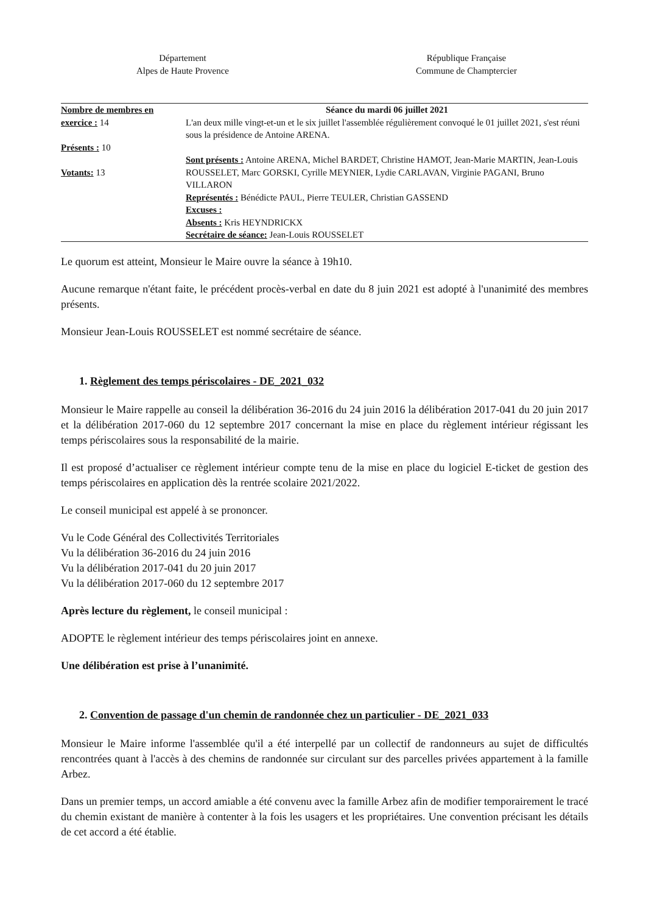Département
Alpes de Haute Provence
République Française
Commune de Champtercier
| Nombre de membres en exercice : 14 Présents : 10 Votants: 13 | Séance du mardi 06 juillet 2021 L'an deux mille vingt-et-un et le six juillet l'assemblée régulièrement convoqué le 01 juillet 2021, s'est réuni sous la présidence de Antoine ARENA. Sont présents : Antoine ARENA, Michel BARDET, Christine HAMOT, Jean-Marie MARTIN, Jean-Louis ROUSSELET, Marc GORSKI, Cyrille MEYNIER, Lydie CARLAVAN, Virginie PAGANI, Bruno VILLARON Représentés : Bénédicte PAUL, Pierre TEULER, Christian GASSEND Excuses : Absents : Kris HEYNDRICKX Secrétaire de séance: Jean-Louis ROUSSELET |
Le quorum est atteint, Monsieur le Maire ouvre la séance à 19h10.
Aucune remarque n'étant faite, le précédent procès-verbal en date du 8 juin 2021 est adopté à l'unanimité des membres présents.
Monsieur Jean-Louis ROUSSELET est nommé secrétaire de séance.
1. Règlement des temps périscolaires - DE_2021_032
Monsieur le Maire rappelle au conseil la délibération 36-2016 du 24 juin 2016 la délibération 2017-041 du 20 juin 2017 et la délibération 2017-060 du 12 septembre 2017 concernant la mise en place du règlement intérieur régissant les temps périscolaires sous la responsabilité de la mairie.
Il est proposé d’actualiser ce règlement intérieur compte tenu de la mise en place du logiciel E-ticket de gestion des temps périscolaires en application dès la rentrée scolaire 2021/2022.
Le conseil municipal est appelé à se prononcer.
Vu le Code Général des Collectivités Territoriales
Vu la délibération 36-2016 du 24 juin 2016
Vu la délibération 2017-041 du 20 juin 2017
Vu la délibération 2017-060 du 12 septembre 2017
Après lecture du règlement, le conseil municipal :
ADOPTE le règlement intérieur des temps périscolaires joint en annexe.
Une délibération est prise à l’unanimité.
2. Convention de passage d'un chemin de randonnée chez un particulier - DE_2021_033
Monsieur le Maire informe l'assemblée qu'il a été interpellé par un collectif de randonneurs au sujet de difficultés rencontrées quant à l'accès à des chemins de randonnée sur circulant sur des parcelles privées appartement à la famille Arbez.
Dans un premier temps, un accord amiable a été convenu avec la famille Arbez afin de modifier temporairement le tracé du chemin existant de manière à contenter à la fois les usagers et les propriétaires. Une convention précisant les détails de cet accord a été établie.